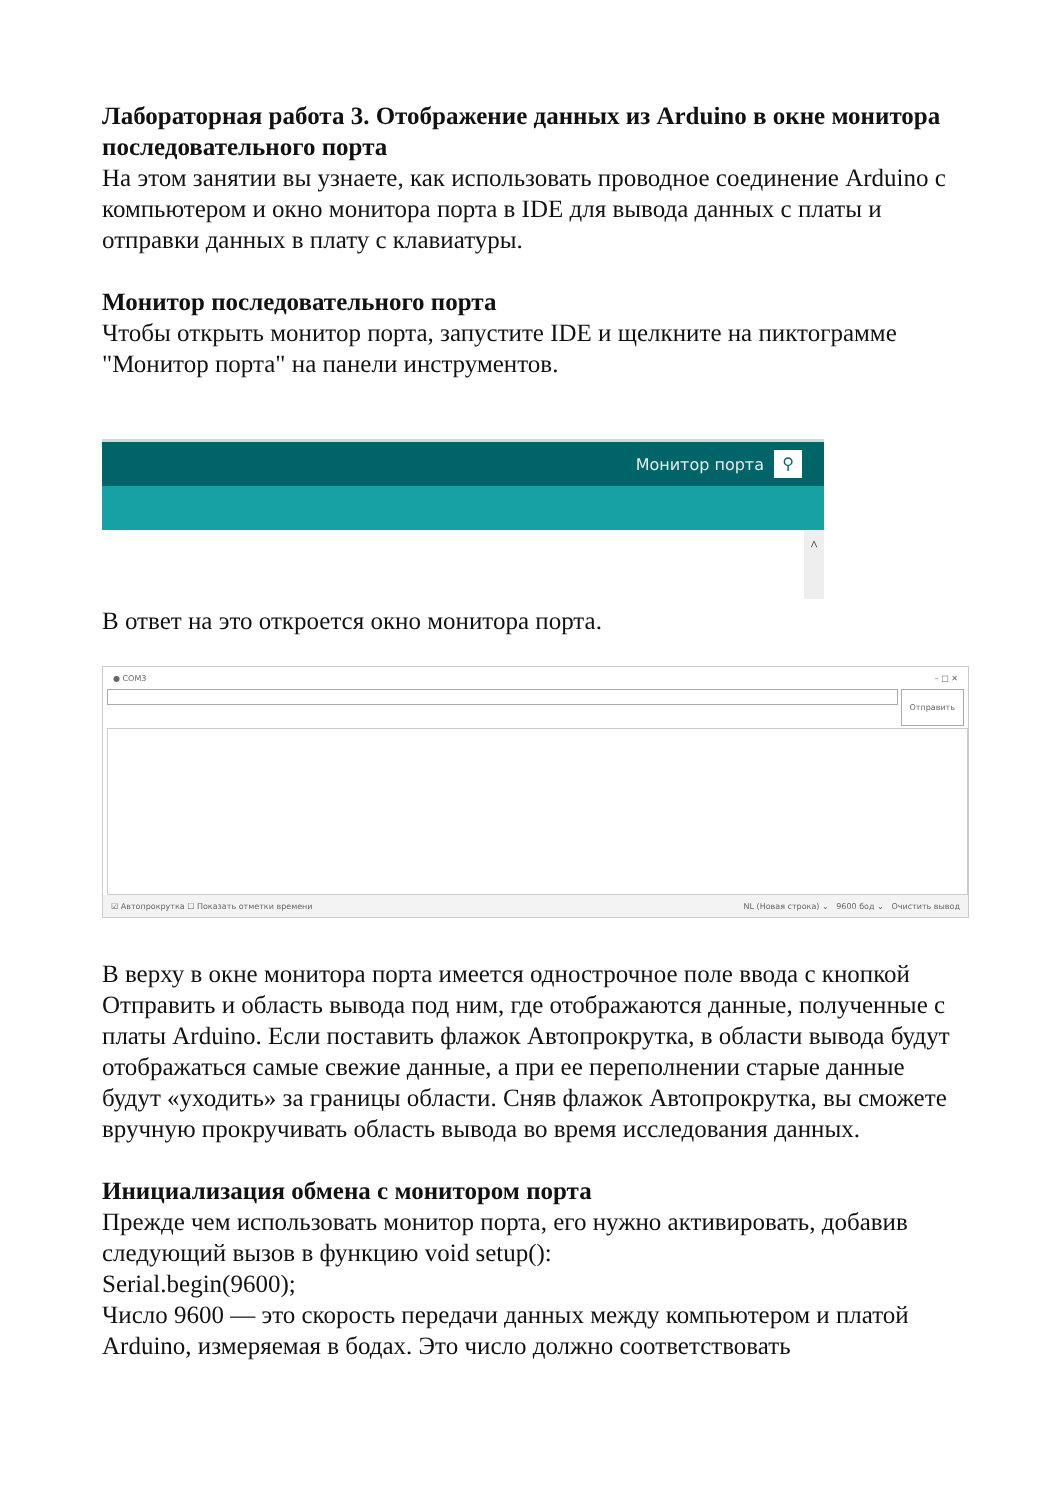Лабораторная работа 3. Отображение данных из Arduino в окне монитора последовательного порта
На этом занятии вы узнаете, как использовать проводное соединение Arduino с компьютером и окно монитора порта в IDE для вывода данных с платы и отправки данных в плату с клавиатуры.
Монитор последовательного порта
Чтобы открыть монитор порта, запустите IDE и щелкните на пиктограмме "Монитор порта" на панели инструментов.
Монитор порта
⚲
^
В ответ на это откроется окно монитора порта.
● COM3 – □ ✕
Отправить
☑ Автопрокрутка ☐ Показать отметки времени NL (Новая строка) ⌄ 9600 бод ⌄ Очистить вывод
В верху в окне монитора порта имеется однострочное поле ввода с кнопкой Отправить и область вывода под ним, где отображаются данные, полученные с платы Arduino. Если поставить флажок Автопрокрутка, в области вывода будут отображаться самые свежие данные, а при ее переполнении старые данные будут «уходить» за границы области. Сняв флажок Автопрокрутка, вы сможете вручную прокручивать область вывода во время исследования данных.
Инициализация обмена с монитором порта
Прежде чем использовать монитор порта, его нужно активировать, добавив следующий вызов в функцию void setup():
Serial.begin(9600);
Число 9600 — это скорость передачи данных между компьютером и платой Arduino, измеряемая в бодах. Это число должно соответствовать